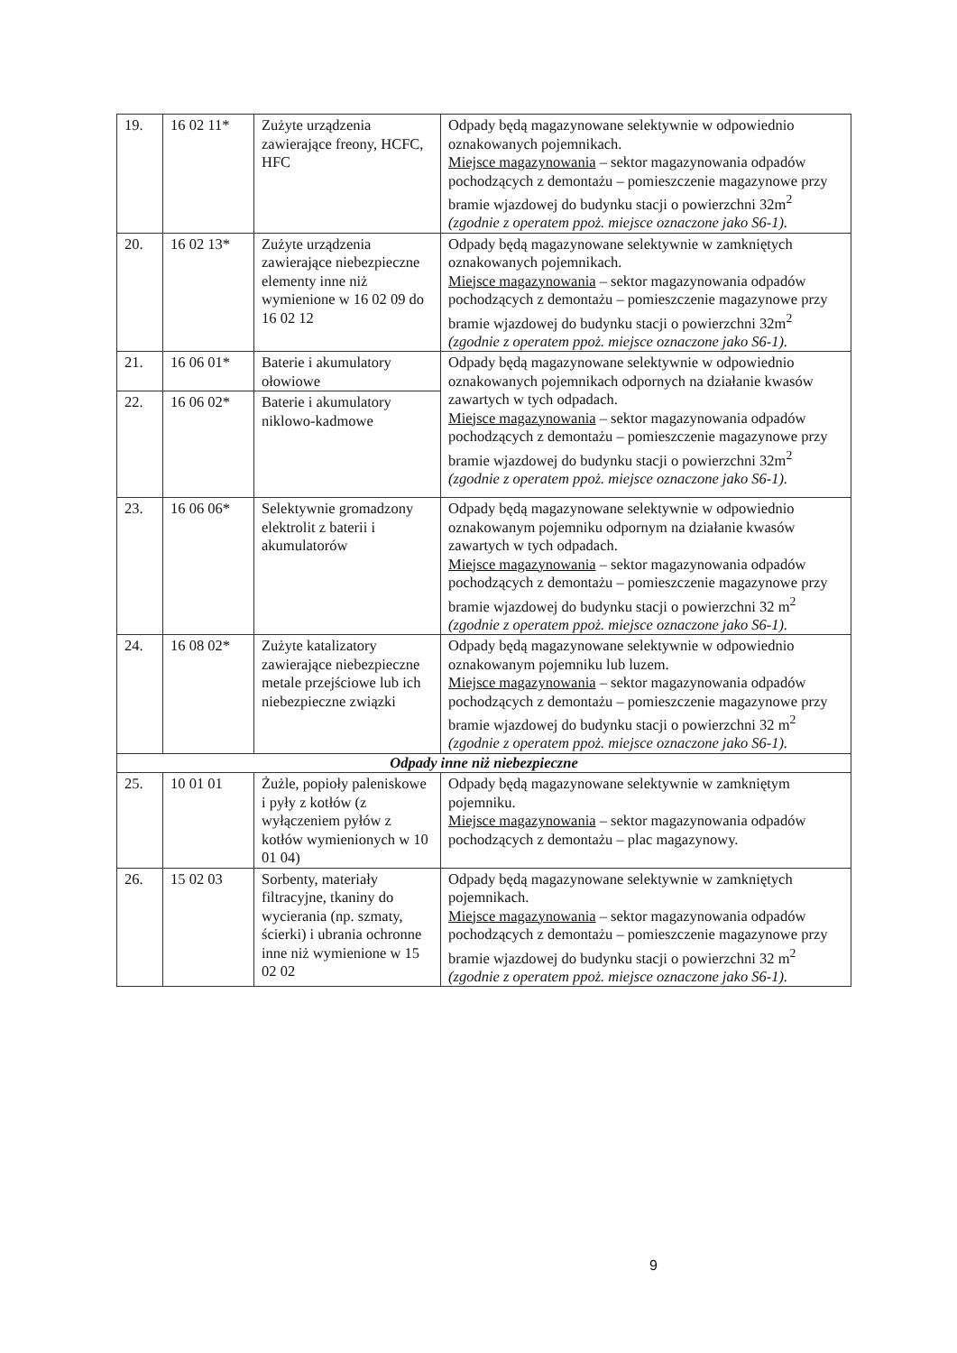| 19. | 16 02 11* | Zużyte urządzenia zawierające freony, HCFC, HFC | Odpady będą magazynowane selektywnie w odpowiednio oznakowanych pojemnikach. Miejsce magazynowania – sektor magazynowania odpadów pochodzących z demontażu – pomieszczenie magazynowe przy bramie wjazdowej do budynku stacji o powierzchni 32m<sup>2</sup> (zgodnie z operatem ppoż. miejsce oznaczone jako S6-1). |
| 20. | 16 02 13* | Zużyte urządzenia zawierające niebezpieczne elementy inne niż wymienione w 16 02 09 do 16 02 12 | Odpady będą magazynowane selektywnie w zamkniętych oznakowanych pojemnikach. Miejsce magazynowania – sektor magazynowania odpadów pochodzących z demontażu – pomieszczenie magazynowe przy bramie wjazdowej do budynku stacji o powierzchni 32m<sup>2</sup> (zgodnie z operatem ppoż. miejsce oznaczone jako S6-1). |
| 21. | 16 06 01* | Baterie i akumulatory ołowiowe | Odpady będą magazynowane selektywnie w odpowiednio oznakowanych pojemnikach odpornych na działanie kwasów zawartych w tych odpadach. Miejsce magazynowania – sektor magazynowania odpadów pochodzących z demontażu – pomieszczenie magazynowe przy bramie wjazdowej do budynku stacji o powierzchni 32m<sup>2</sup> (zgodnie z operatem ppoż. miejsce oznaczone jako S6-1). |
| 22. | 16 06 02* | Baterie i akumulatory niklowo-kadmowe | |
| 23. | 16 06 06* | Selektywnie gromadzony elektrolit z baterii i akumulatorów | Odpady będą magazynowane selektywnie w odpowiednio oznakowanym pojemniku odpornym na działanie kwasów zawartych w tych odpadach. Miejsce magazynowania – sektor magazynowania odpadów pochodzących z demontażu – pomieszczenie magazynowe przy bramie wjazdowej do budynku stacji o powierzchni 32 m<sup>2</sup> (zgodnie z operatem ppoż. miejsce oznaczone jako S6-1). |
| 24. | 16 08 02* | Zużyte katalizatory zawierające niebezpieczne metale przejściowe lub ich niebezpieczne związki | Odpady będą magazynowane selektywnie w odpowiednio oznakowanym pojemniku lub luzem. Miejsce magazynowania – sektor magazynowania odpadów pochodzących z demontażu – pomieszczenie magazynowe przy bramie wjazdowej do budynku stacji o powierzchni 32 m<sup>2</sup> (zgodnie z operatem ppoż. miejsce oznaczone jako S6-1). |
| Odpady inne niż niebezpieczne | | | |
| 25. | 10 01 01 | Żużle, popioły paleniskowe i pyły z kotłów (z wyłączeniem pyłów z kotłów wymienionych w 10 01 04) | Odpady będą magazynowane selektywnie w zamkniętym pojemniku. Miejsce magazynowania – sektor magazynowania odpadów pochodzących z demontażu – plac magazynowy. |
| 26. | 15 02 03 | Sorbenty, materiały filtracyjne, tkaniny do wycierania (np. szmaty, ścierki) i ubrania ochronne inne niż wymienione w 15 02 02 | Odpady będą magazynowane selektywnie w zamkniętych pojemnikach. Miejsce magazynowania – sektor magazynowania odpadów pochodzących z demontażu – pomieszczenie magazynowe przy bramie wjazdowej do budynku stacji o powierzchni 32 m<sup>2</sup> (zgodnie z operatem ppoż. miejsce oznaczone jako S6-1). |
9